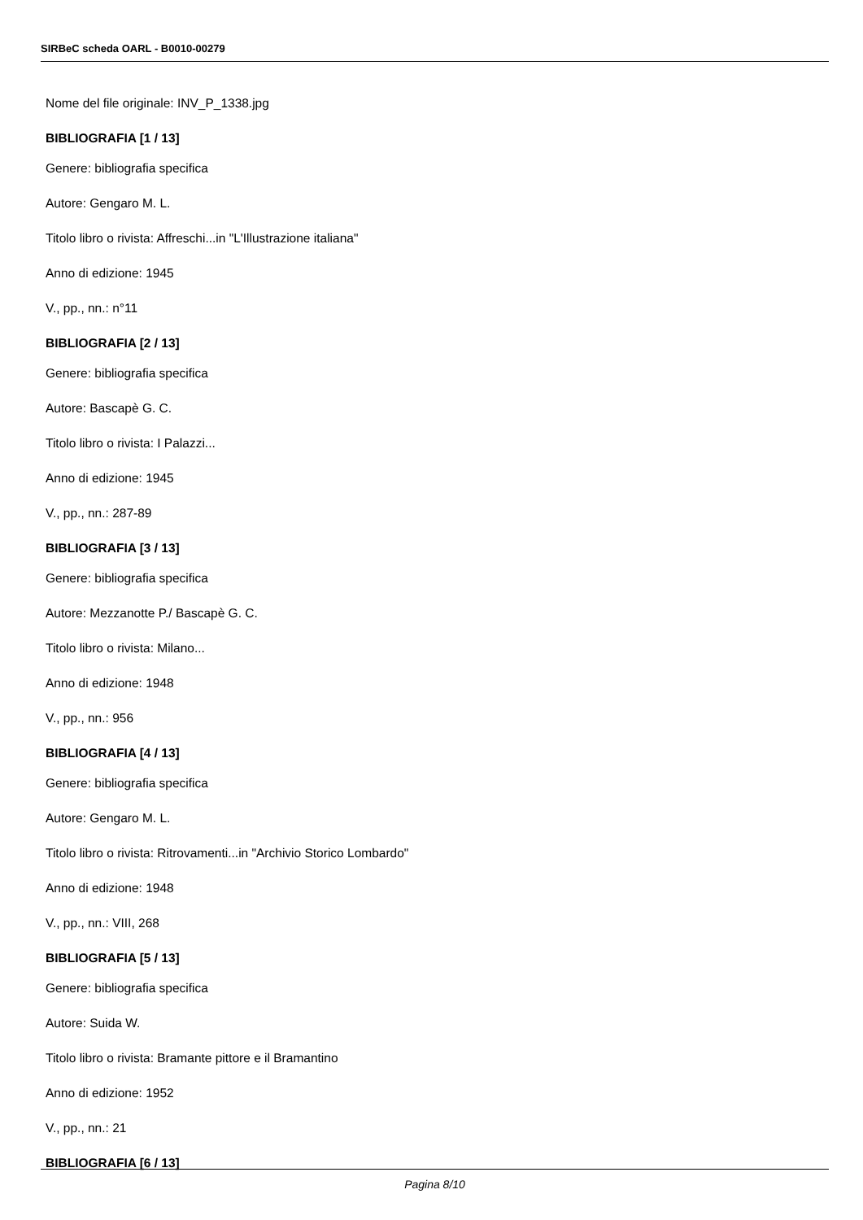SIRBeC scheda OARL - B0010-00279
Nome del file originale: INV_P_1338.jpg
BIBLIOGRAFIA [1 / 13]
Genere: bibliografia specifica
Autore: Gengaro M. L.
Titolo libro o rivista: Affreschi...in "L'Illustrazione italiana"
Anno di edizione: 1945
V., pp., nn.: n°11
BIBLIOGRAFIA [2 / 13]
Genere: bibliografia specifica
Autore: Bascapè G. C.
Titolo libro o rivista: I Palazzi...
Anno di edizione: 1945
V., pp., nn.: 287-89
BIBLIOGRAFIA [3 / 13]
Genere: bibliografia specifica
Autore: Mezzanotte P./ Bascapè G. C.
Titolo libro o rivista: Milano...
Anno di edizione: 1948
V., pp., nn.: 956
BIBLIOGRAFIA [4 / 13]
Genere: bibliografia specifica
Autore: Gengaro M. L.
Titolo libro o rivista: Ritrovamenti...in "Archivio Storico Lombardo"
Anno di edizione: 1948
V., pp., nn.: VIII, 268
BIBLIOGRAFIA [5 / 13]
Genere: bibliografia specifica
Autore: Suida W.
Titolo libro o rivista: Bramante pittore e il Bramantino
Anno di edizione: 1952
V., pp., nn.: 21
BIBLIOGRAFIA [6 / 13]
Pagina 8/10